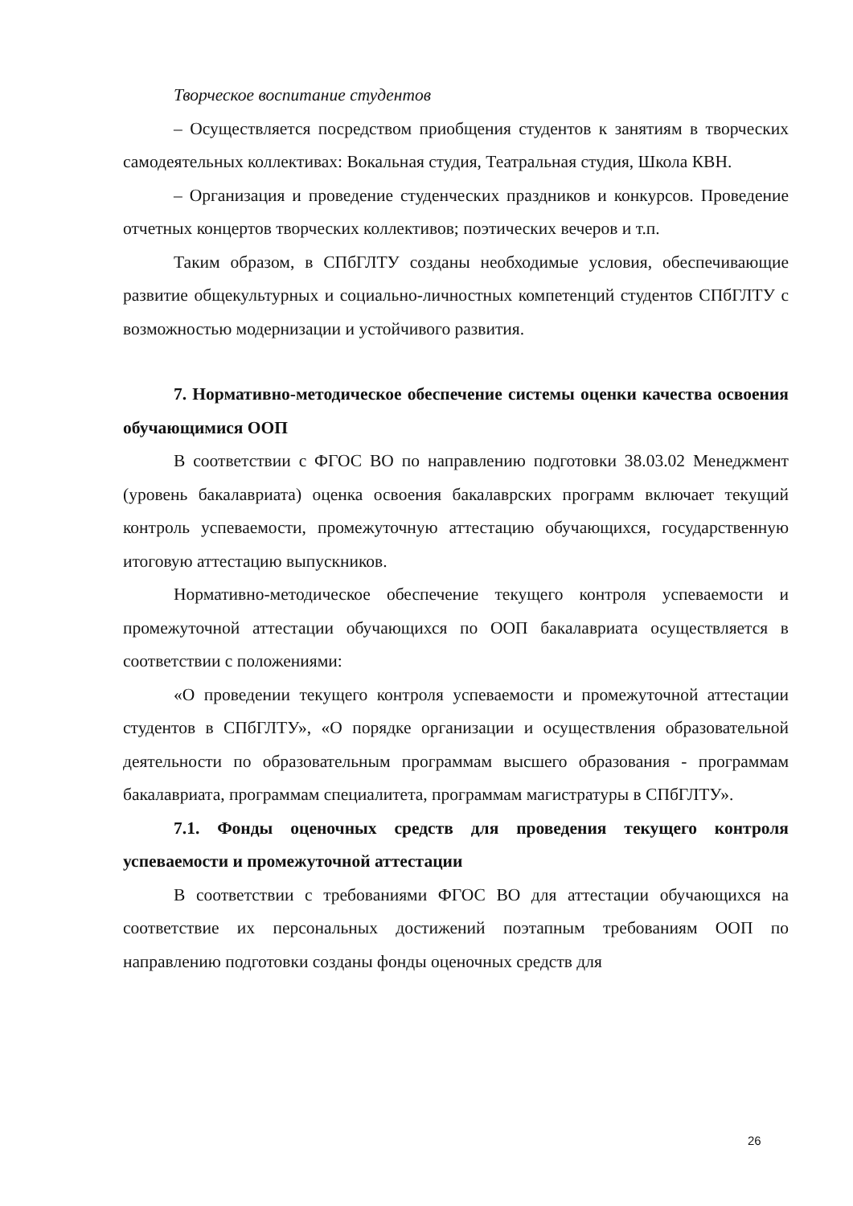Творческое воспитание студентов
– Осуществляется посредством приобщения студентов к занятиям в творческих самодеятельных коллективах: Вокальная студия, Театральная студия, Школа КВН.
– Организация и проведение студенческих праздников и конкурсов. Проведение отчетных концертов творческих коллективов; поэтических вечеров и т.п.
Таким образом, в СПбГЛТУ созданы необходимые условия, обеспечивающие развитие общекультурных и социально-личностных компетенций студентов СПбГЛТУ с возможностью модернизации и устойчивого развития.
7. Нормативно-методическое обеспечение системы оценки качества освоения обучающимися ООП
В соответствии с ФГОС ВО по направлению подготовки 38.03.02 Менеджмент (уровень бакалавриата) оценка освоения бакалаврских программ включает текущий контроль успеваемости, промежуточную аттестацию обучающихся, государственную итоговую аттестацию выпускников.
Нормативно-методическое обеспечение текущего контроля успеваемости и промежуточной аттестации обучающихся по ООП бакалавриата осуществляется в соответствии с положениями:
«О проведении текущего контроля успеваемости и промежуточной аттестации студентов в СПбГЛТУ», «О порядке организации и осуществления образовательной деятельности по образовательным программам высшего образования - программам бакалавриата, программам специалитета, программам магистратуры в СПбГЛТУ».
7.1. Фонды оценочных средств для проведения текущего контроля успеваемости и промежуточной аттестации
В соответствии с требованиями ФГОС ВО для аттестации обучающихся на соответствие их персональных достижений поэтапным требованиям ООП по направлению подготовки созданы фонды оценочных средств для
26